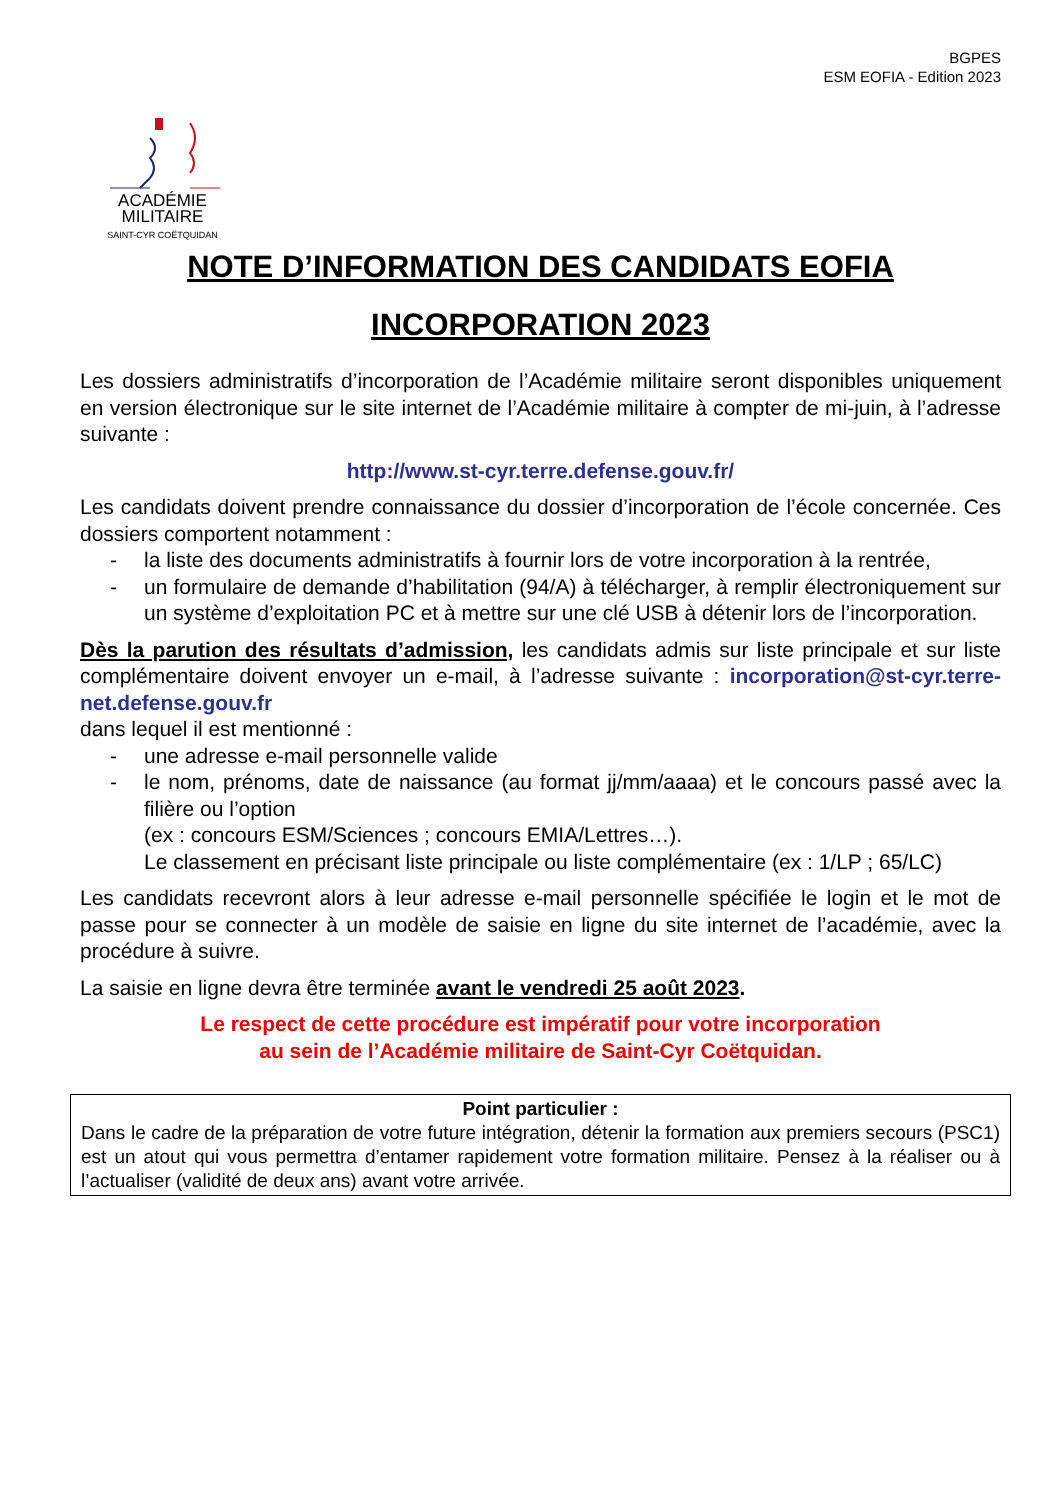BGPES
ESM EOFIA - Edition 2023
ACADÉMIE
MILITAIRE
SAINT-CYR COËTQUIDAN
NOTE D’INFORMATION DES CANDIDATS EOFIA
INCORPORATION 2023
Les dossiers administratifs d’incorporation de l’Académie militaire seront disponibles uniquement en version électronique sur le site internet de l’Académie militaire à compter de mi-juin, à l’adresse suivante :
http://www.st-cyr.terre.defense.gouv.fr/
Les candidats doivent prendre connaissance du dossier d’incorporation de l’école concernée. Ces dossiers comportent notamment :
- la liste des documents administratifs à fournir lors de votre incorporation à la rentrée,
- un formulaire de demande d’habilitation (94/A) à télécharger, à remplir électroniquement sur un système d’exploitation PC et à mettre sur une clé USB à détenir lors de l’incorporation.
Dès la parution des résultats d’admission, les candidats admis sur liste principale et sur liste complémentaire doivent envoyer un e-mail, à l’adresse suivante : incorporation@st-cyr.terre-net.defense.gouv.fr
dans lequel il est mentionné :
- une adresse e-mail personnelle valide
- le nom, prénoms, date de naissance (au format jj/mm/aaaa) et le concours passé avec la filière ou l’option
(ex : concours ESM/Sciences ; concours EMIA/Lettres…).
Le classement en précisant liste principale ou liste complémentaire (ex : 1/LP ; 65/LC)
Les candidats recevront alors à leur adresse e-mail personnelle spécifiée le login et le mot de passe pour se connecter à un modèle de saisie en ligne du site internet de l’académie, avec la procédure à suivre.
La saisie en ligne devra être terminée avant le vendredi 25 août 2023.
Le respect de cette procédure est impératif pour votre incorporation
au sein de l’Académie militaire de Saint-Cyr Coëtquidan.
Point particulier :
Dans le cadre de la préparation de votre future intégration, détenir la formation aux premiers secours (PSC1) est un atout qui vous permettra d’entamer rapidement votre formation militaire. Pensez à la réaliser ou à l’actualiser (validité de deux ans) avant votre arrivée.